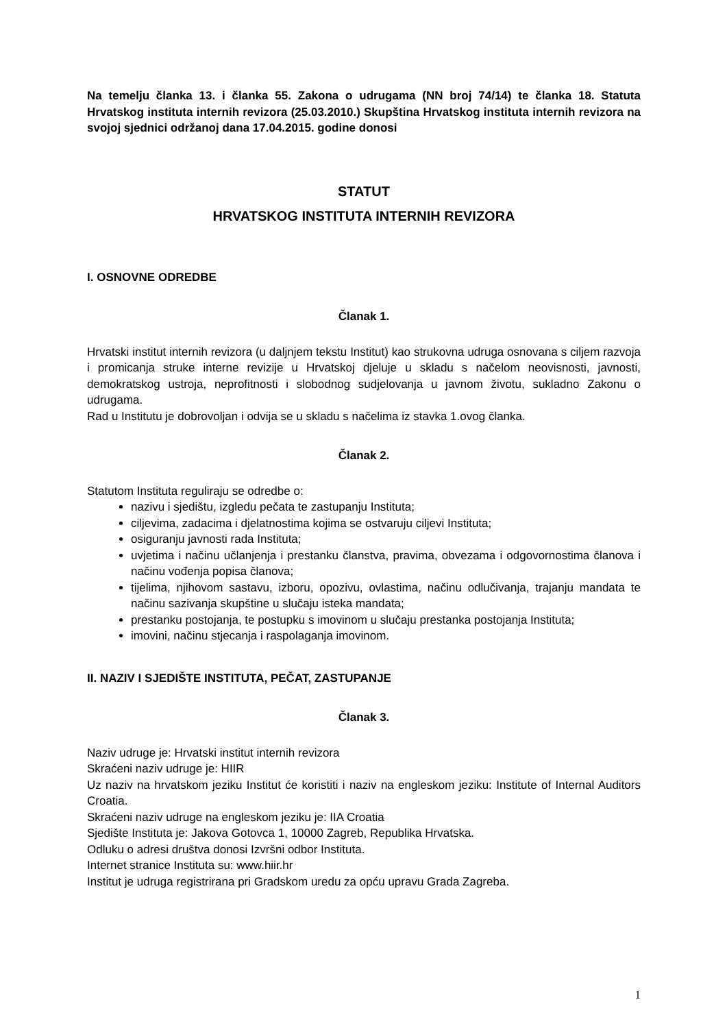Na temelju članka 13. i članka 55. Zakona o udrugama (NN broj 74/14) te članka 18. Statuta Hrvatskog instituta internih revizora (25.03.2010.) Skupština Hrvatskog instituta internih revizora na svojoj sjednici održanoj dana 17.04.2015. godine donosi
STATUT
HRVATSKOG INSTITUTA INTERNIH REVIZORA
I. OSNOVNE ODREDBE
Članak 1.
Hrvatski institut internih revizora (u daljnjem tekstu Institut) kao strukovna udruga osnovana s ciljem razvoja i promicanja struke interne revizije u Hrvatskoj djeluje u skladu s načelom neovisnosti, javnosti, demokratskog ustroja, neprofitnosti i slobodnog sudjelovanja u javnom životu, sukladno Zakonu o udrugama.
Rad u Institutu je dobrovoljan i odvija se u skladu s načelima iz stavka 1.ovog članka.
Članak 2.
Statutom Instituta reguliraju se odredbe o:
nazivu i sjedištu, izgledu pečata te zastupanju Instituta;
ciljevima, zadacima i djelatnostima kojima se ostvaruju ciljevi Instituta;
osiguranju javnosti rada Instituta;
uvjetima i načinu učlanjenja i prestanku članstva, pravima, obvezama i odgovornostima članova i načinu vođenja popisa članova;
tijelima, njihovom sastavu, izboru, opozivu, ovlastima, načinu odlučivanja, trajanju mandata te načinu sazivanja skupštine u slučaju isteka mandata;
prestanku postojanja, te postupku s imovinom u slučaju prestanka postojanja Instituta;
imovini, načinu stjecanja i raspolaganja imovinom.
II. NAZIV I SJEDIŠTE INSTITUTA, PEČAT, ZASTUPANJE
Članak 3.
Naziv udruge je: Hrvatski institut internih revizora
Skraćeni naziv udruge je: HIIR
Uz naziv na hrvatskom jeziku Institut će koristiti i naziv na engleskom jeziku: Institute of Internal Auditors Croatia.
Skraćeni naziv udruge na engleskom jeziku je: IIA Croatia
Sjedište Instituta je: Jakova Gotovca 1, 10000 Zagreb, Republika Hrvatska.
Odluku o adresi društva donosi Izvršni odbor Instituta.
Internet stranice Instituta su: www.hiir.hr
Institut je udruga registrirana pri Gradskom uredu za opću upravu Grada Zagreba.
1